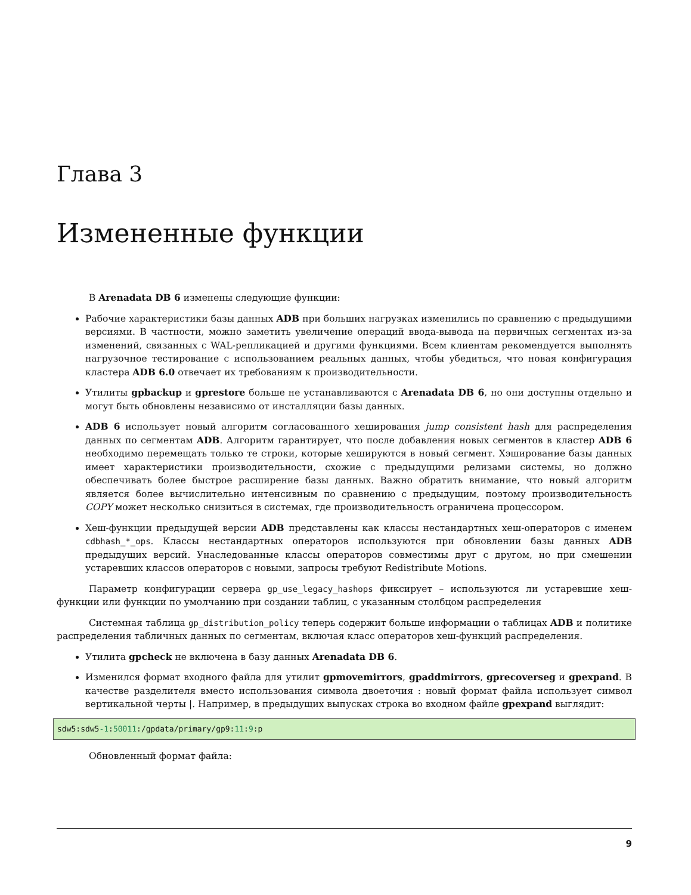Глава 3
Измененные функции
В Arenadata DB 6 изменены следующие функции:
Рабочие характеристики базы данных ADB при больших нагрузках изменились по сравнению с предыдущими версиями. В частности, можно заметить увеличение операций ввода-вывода на первичных сегментах из-за изменений, связанных с WAL-репликацией и другими функциями. Всем клиентам рекомендуется выполнять нагрузочное тестирование с использованием реальных данных, чтобы убедиться, что новая конфигурация кластера ADB 6.0 отвечает их требованиям к производительности.
Утилиты gpbackup и gprestore больше не устанавливаются с Arenadata DB 6, но они доступны отдельно и могут быть обновлены независимо от инсталляции базы данных.
ADB 6 использует новый алгоритм согласованного хеширования jump consistent hash для распределения данных по сегментам ADB. Алгоритм гарантирует, что после добавления новых сегментов в кластер ADB 6 необходимо перемещать только те строки, которые хешируются в новый сегмент. Хэширование базы данных имеет характеристики производительности, схожие с предыдущими релизами системы, но должно обеспечивать более быстрое расширение базы данных. Важно обратить внимание, что новый алгоритм является более вычислительно интенсивным по сравнению с предыдущим, поэтому производительность COPY может несколько снизиться в системах, где производительность ограничена процессором.
Хеш-функции предыдущей версии ADB представлены как классы нестандартных хеш-операторов с именем cdbhash_*_ops. Классы нестандартных операторов используются при обновлении базы данных ADB предыдущих версий. Унаследованные классы операторов совместимы друг с другом, но при смешении устаревших классов операторов с новыми, запросы требуют Redistribute Motions.
Параметр конфигурации сервера gp_use_legacy_hashops фиксирует – используются ли устаревшие хеш-функции или функции по умолчанию при создании таблиц, с указанным столбцом распределения
Системная таблица gp_distribution_policy теперь содержит больше информации о таблицах ADB и политике распределения табличных данных по сегментам, включая класс операторов хеш-функций распределения.
Утилита gpcheck не включена в базу данных Arenadata DB 6.
Изменился формат входного файла для утилит gpmovemirrors, gpaddmirrors, gprecoverseg и gpexpand. В качестве разделителя вместо использования символа двоеточия : новый формат файла использует символ вертикальной черты |. Например, в предыдущих выпусках строка во входном файле gpexpand выглядит:
sdw5:sdw5-1:50011:/gpdata/primary/gp9:11:9:p
Обновленный формат файла:
9